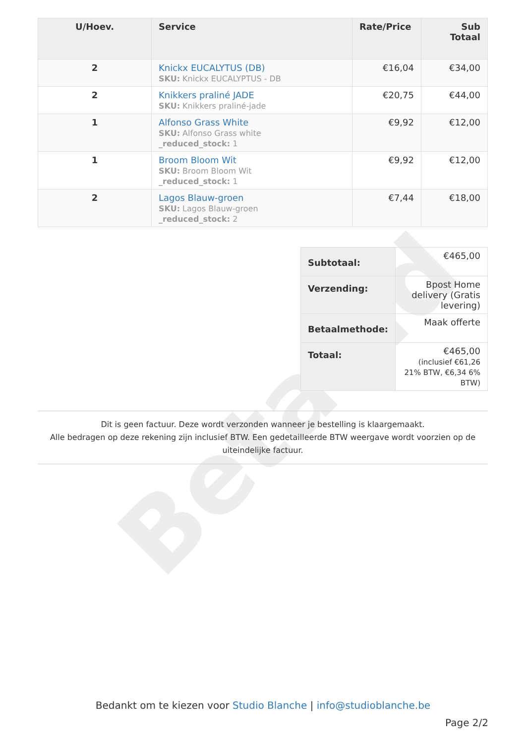Betaald
| U/Hoev. | Service | Rate/Price | Sub Totaal |
| --- | --- | --- | --- |
| 2 | Knickx EUCALYTUS (DB) SKU: Knickx EUCALYPTUS - DB | €16,04 | €34,00 |
| 2 | Knikkers praliné JADE SKU: Knikkers praliné-jade | €20,75 | €44,00 |
| 1 | Alfonso Grass White SKU: Alfonso Grass white _reduced_stock: 1 | €9,92 | €12,00 |
| 1 | Broom Bloom Wit SKU: Broom Bloom Wit _reduced_stock: 1 | €9,92 | €12,00 |
| 2 | Lagos Blauw-groen SKU: Lagos Blauw-groen _reduced_stock: 2 | €7,44 | €18,00 |
| Subtotaal: | €465,00 |
| Verzending: | Bpost Home delivery (Gratis levering) |
| Betaalmethode: | Maak offerte |
| Totaal: | €465,00 (inclusief €61,26 21% BTW, €6,34 6% BTW) |
Dit is geen factuur. Deze wordt verzonden wanneer je bestelling is klaargemaakt.
Alle bedragen op deze rekening zijn inclusief BTW. Een gedetailleerde BTW weergave wordt voorzien op de uiteindelijke factuur.
Bedankt om te kiezen voor Studio Blanche | info@studioblanche.be
Page 2/2